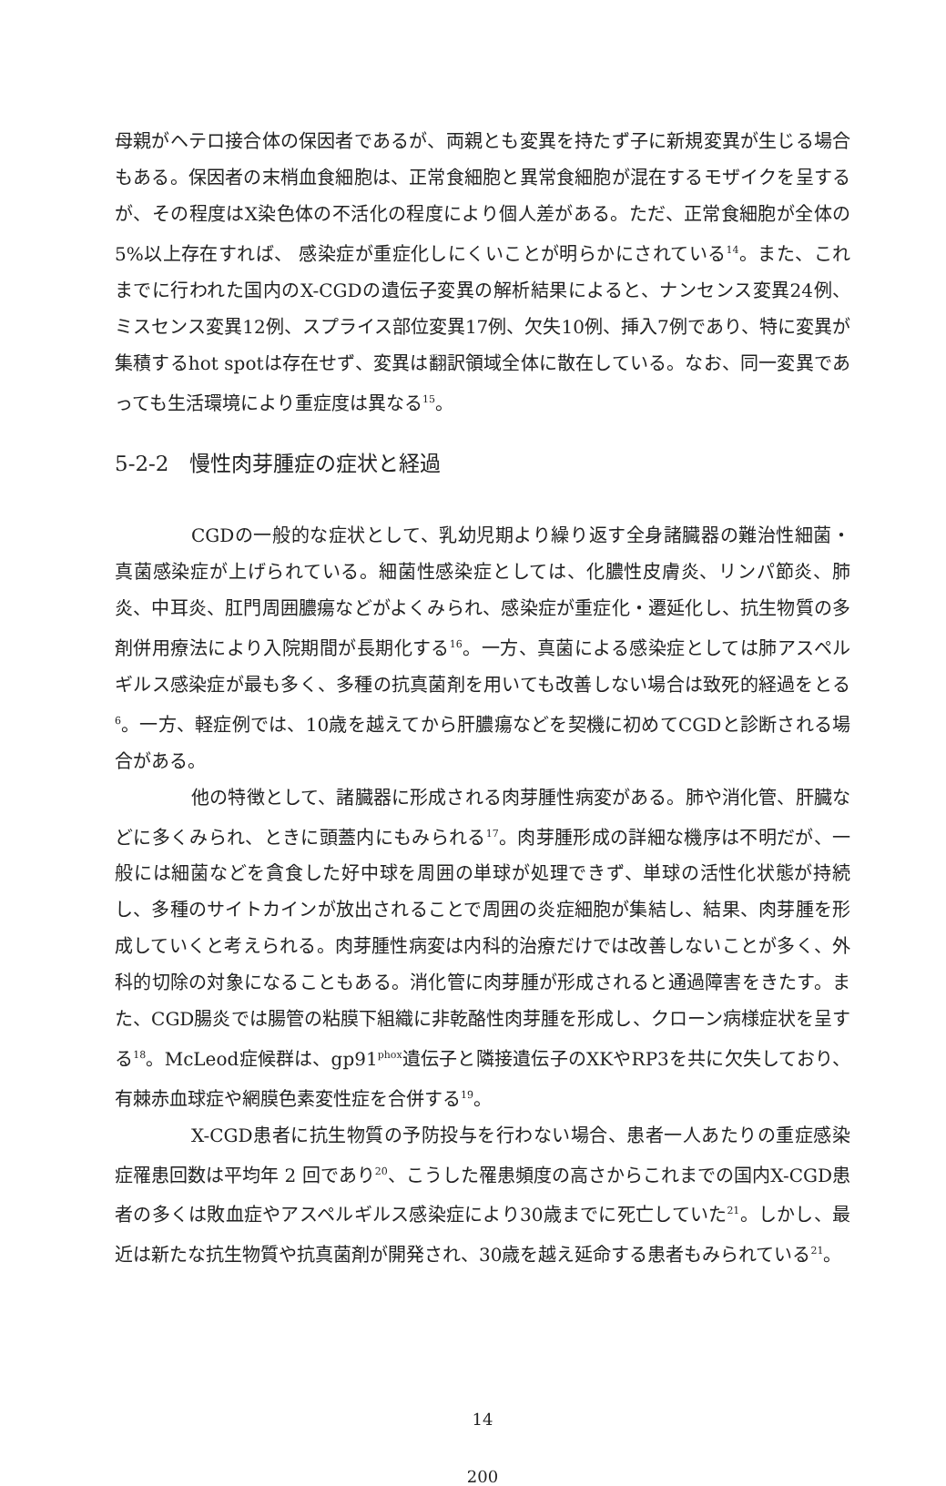母親がヘテロ接合体の保因者であるが、両親とも変異を持たず子に新規変異が生じる場合もある。保因者の末梢血食細胞は、正常食細胞と異常食細胞が混在するモザイクを呈するが、その程度はX染色体の不活化の程度により個人差がある。ただ、正常食細胞が全体の5%以上存在すれば、 感染症が重症化しにくいことが明らかにされている<sup>14</sup>。また、これまでに行われた国内のX-CGDの遺伝子変異の解析結果によると、ナンセンス変異24例、ミスセンス変異12例、スプライス部位変異17例、欠失10例、挿入7例であり、特に変異が集積するhot spotは存在せず、変異は翻訳領域全体に散在している。なお、同一変異であっても生活環境により重症度は異なる<sup>15</sup>。
5-2-2　慢性肉芽腫症の症状と経過
CGDの一般的な症状として、乳幼児期より繰り返す全身諸臓器の難治性細菌・真菌感染症が上げられている。細菌性感染症としては、化膿性皮膚炎、リンパ節炎、肺炎、中耳炎、肛門周囲膿瘍などがよくみられ、感染症が重症化・遷延化し、抗生物質の多剤併用療法により入院期間が長期化する<sup>16</sup>。一方、真菌による感染症としては肺アスペルギルス感染症が最も多く、多種の抗真菌剤を用いても改善しない場合は致死的経過をとる<sup>6</sup>。一方、軽症例では、10歳を越えてから肝膿瘍などを契機に初めてCGDと診断される場合がある。
他の特徴として、諸臓器に形成される肉芽腫性病変がある。肺や消化管、肝臓などに多くみられ、ときに頭蓋内にもみられる<sup>17</sup>。肉芽腫形成の詳細な機序は不明だが、一般には細菌などを貪食した好中球を周囲の単球が処理できず、単球の活性化状態が持続し、多種のサイトカインが放出されることで周囲の炎症細胞が集結し、結果、肉芽腫を形成していくと考えられる。肉芽腫性病変は内科的治療だけでは改善しないことが多く、外科的切除の対象になることもある。消化管に肉芽腫が形成されると通過障害をきたす。また、CGD腸炎では腸管の粘膜下組織に非乾酪性肉芽腫を形成し、クローン病様症状を呈する<sup>18</sup>。McLeod症候群は、gp91<sup>phox</sup>遺伝子と隣接遺伝子のXKやRP3を共に欠失しており、有棘赤血球症や網膜色素変性症を合併する<sup>19</sup>。
X-CGD患者に抗生物質の予防投与を行わない場合、患者一人あたりの重症感染症罹患回数は平均年 2 回であり<sup>20</sup>、こうした罹患頻度の高さからこれまでの国内X-CGD患者の多くは敗血症やアスペルギルス感染症により30歳までに死亡していた<sup>21</sup>。しかし、最近は新たな抗生物質や抗真菌剤が開発され、30歳を越え延命する患者もみられている<sup>21</sup>。
14
200